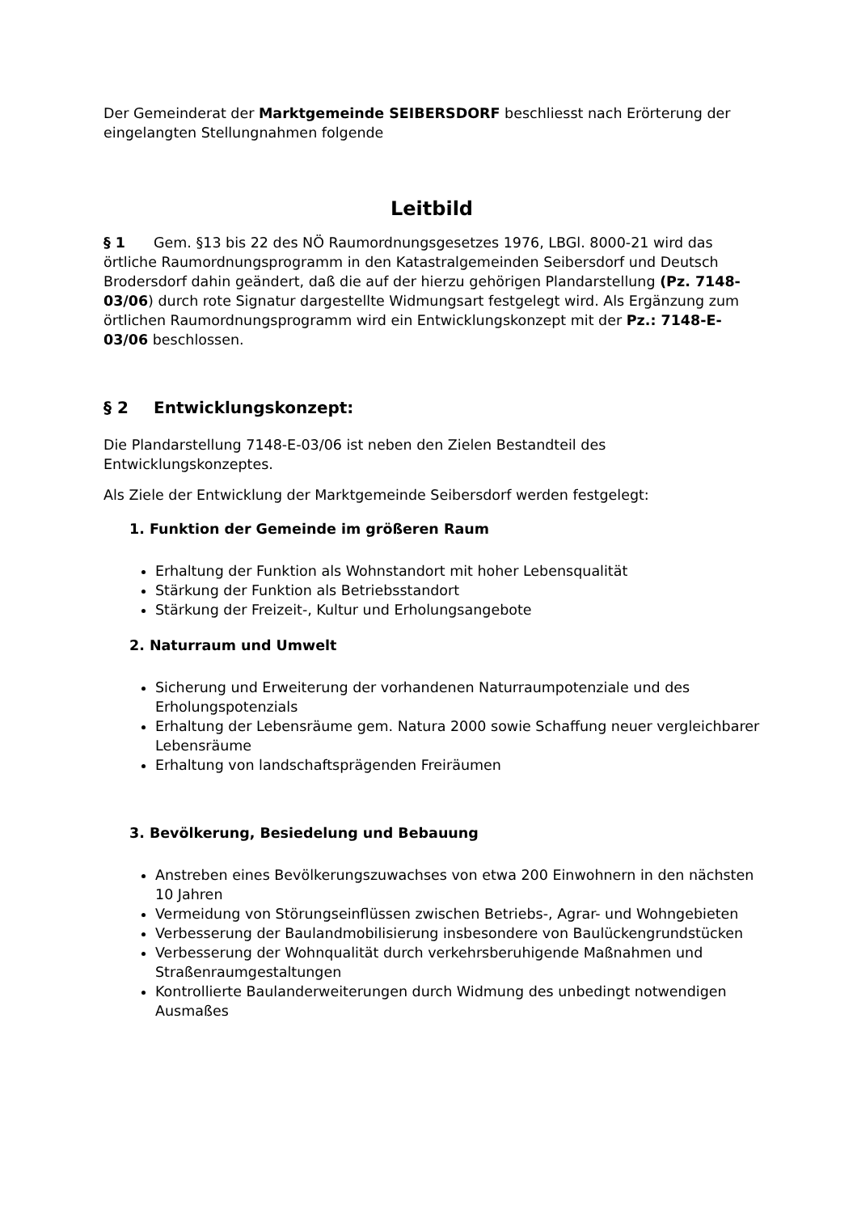Der Gemeinderat der Marktgemeinde SEIBERSDORF beschliesst nach Erörterung der eingelangten Stellungnahmen folgende
Leitbild
§ 1 Gem. §13 bis 22 des NÖ Raumordnungsgesetzes 1976, LBGl. 8000-21 wird das örtliche Raumordnungsprogramm in den Katastralgemeinden Seibersdorf und Deutsch Brodersdorf dahin geändert, daß die auf der hierzu gehörigen Plandarstellung (Pz. 7148-03/06) durch rote Signatur dargestellte Widmungsart festgelegt wird. Als Ergänzung zum örtlichen Raumordnungsprogramm wird ein Entwicklungskonzept mit der Pz.: 7148-E-03/06 beschlossen.
§ 2 Entwicklungskonzept:
Die Plandarstellung 7148-E-03/06 ist neben den Zielen Bestandteil des Entwicklungskonzeptes.
Als Ziele der Entwicklung der Marktgemeinde Seibersdorf werden festgelegt:
1. Funktion der Gemeinde im größeren Raum
Erhaltung der Funktion als Wohnstandort mit hoher Lebensqualität
Stärkung der Funktion als Betriebsstandort
Stärkung der Freizeit-, Kultur und Erholungsangebote
2. Naturraum und Umwelt
Sicherung und Erweiterung der vorhandenen Naturraumpotenziale und des Erholungspotenzials
Erhaltung der Lebensräume gem. Natura 2000 sowie Schaffung neuer vergleichbarer Lebensräume
Erhaltung von landschaftsprägenden Freiräumen
3. Bevölkerung, Besiedelung und Bebauung
Anstreben eines Bevölkerungszuwachses von etwa 200 Einwohnern in den nächsten 10 Jahren
Vermeidung von Störungseinflüssen zwischen Betriebs-, Agrar- und Wohngebieten
Verbesserung der Baulandmobilisierung insbesondere von Baulückengrundstücken
Verbesserung der Wohnqualität durch verkehrsberuhigende Maßnahmen und Straßenraumgestaltungen
Kontrollierte Baulanderweiterungen durch Widmung des unbedingt notwendigen Ausmaßes